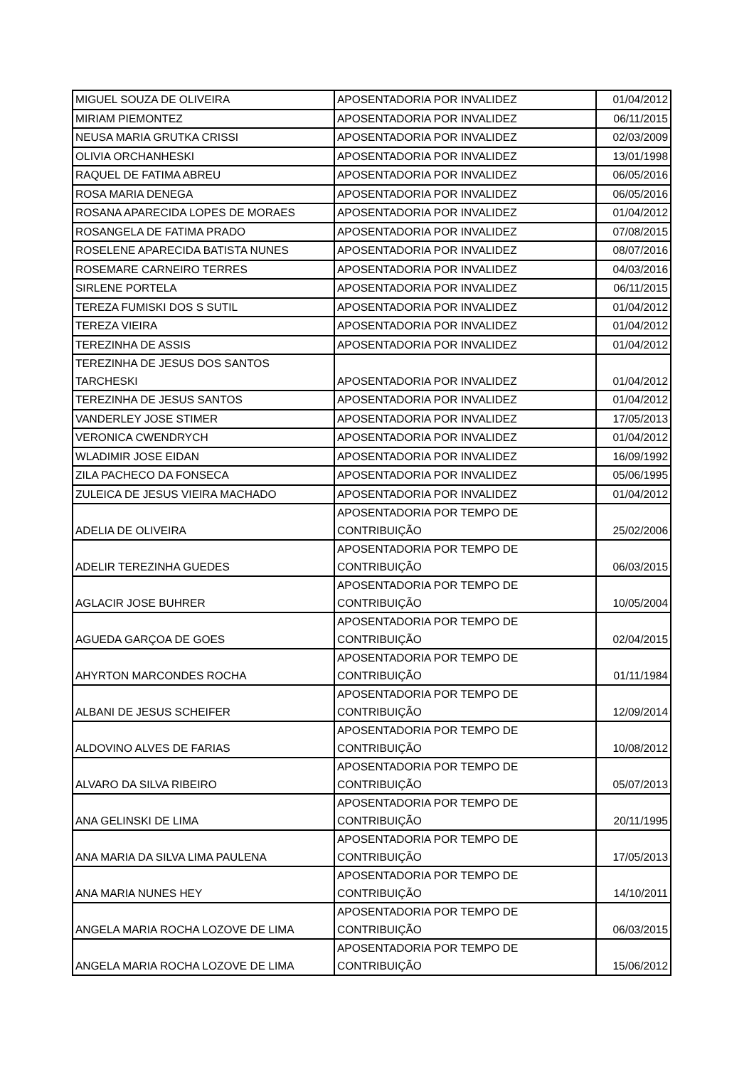| MIGUEL SOUZA DE OLIVEIRA | APOSENTADORIA POR INVALIDEZ | 01/04/2012 |
| MIRIAM PIEMONTEZ | APOSENTADORIA POR INVALIDEZ | 06/11/2015 |
| NEUSA MARIA GRUTKA CRISSI | APOSENTADORIA POR INVALIDEZ | 02/03/2009 |
| OLIVIA ORCHANHESKI | APOSENTADORIA POR INVALIDEZ | 13/01/1998 |
| RAQUEL DE FATIMA ABREU | APOSENTADORIA POR INVALIDEZ | 06/05/2016 |
| ROSA MARIA DENEGA | APOSENTADORIA POR INVALIDEZ | 06/05/2016 |
| ROSANA APARECIDA LOPES DE MORAES | APOSENTADORIA POR INVALIDEZ | 01/04/2012 |
| ROSANGELA DE FATIMA PRADO | APOSENTADORIA POR INVALIDEZ | 07/08/2015 |
| ROSELENE APARECIDA BATISTA NUNES | APOSENTADORIA POR INVALIDEZ | 08/07/2016 |
| ROSEMARE CARNEIRO TERRES | APOSENTADORIA POR INVALIDEZ | 04/03/2016 |
| SIRLENE PORTELA | APOSENTADORIA POR INVALIDEZ | 06/11/2015 |
| TEREZA FUMISKI DOS S SUTIL | APOSENTADORIA POR INVALIDEZ | 01/04/2012 |
| TEREZA VIEIRA | APOSENTADORIA POR INVALIDEZ | 01/04/2012 |
| TEREZINHA DE ASSIS | APOSENTADORIA POR INVALIDEZ | 01/04/2012 |
| TEREZINHA DE JESUS DOS SANTOS TARCHESKI | APOSENTADORIA POR INVALIDEZ | 01/04/2012 |
| TEREZINHA DE JESUS SANTOS | APOSENTADORIA POR INVALIDEZ | 01/04/2012 |
| VANDERLEY JOSE STIMER | APOSENTADORIA POR INVALIDEZ | 17/05/2013 |
| VERONICA CWENDRYCH | APOSENTADORIA POR INVALIDEZ | 01/04/2012 |
| WLADIMIR JOSE EIDAN | APOSENTADORIA POR INVALIDEZ | 16/09/1992 |
| ZILA PACHECO DA FONSECA | APOSENTADORIA POR INVALIDEZ | 05/06/1995 |
| ZULEICA DE JESUS VIEIRA MACHADO | APOSENTADORIA POR INVALIDEZ | 01/04/2012 |
| ADELIA DE OLIVEIRA | APOSENTADORIA POR TEMPO DE CONTRIBUIÇÃO | 25/02/2006 |
| ADELIR TEREZINHA GUEDES | APOSENTADORIA POR TEMPO DE CONTRIBUIÇÃO | 06/03/2015 |
| AGLACIR JOSE BUHRER | APOSENTADORIA POR TEMPO DE CONTRIBUIÇÃO | 10/05/2004 |
| AGUEDA GARÇOA DE GOES | APOSENTADORIA POR TEMPO DE CONTRIBUIÇÃO | 02/04/2015 |
| AHYRTON MARCONDES ROCHA | APOSENTADORIA POR TEMPO DE CONTRIBUIÇÃO | 01/11/1984 |
| ALBANI DE JESUS SCHEIFER | APOSENTADORIA POR TEMPO DE CONTRIBUIÇÃO | 12/09/2014 |
| ALDOVINO ALVES DE FARIAS | APOSENTADORIA POR TEMPO DE CONTRIBUIÇÃO | 10/08/2012 |
| ALVARO DA SILVA RIBEIRO | APOSENTADORIA POR TEMPO DE CONTRIBUIÇÃO | 05/07/2013 |
| ANA GELINSKI DE LIMA | APOSENTADORIA POR TEMPO DE CONTRIBUIÇÃO | 20/11/1995 |
| ANA MARIA DA SILVA LIMA PAULENA | APOSENTADORIA POR TEMPO DE CONTRIBUIÇÃO | 17/05/2013 |
| ANA MARIA NUNES HEY | APOSENTADORIA POR TEMPO DE CONTRIBUIÇÃO | 14/10/2011 |
| ANGELA MARIA ROCHA LOZOVE DE LIMA | APOSENTADORIA POR TEMPO DE CONTRIBUIÇÃO | 06/03/2015 |
| ANGELA MARIA ROCHA LOZOVE DE LIMA | APOSENTADORIA POR TEMPO DE CONTRIBUIÇÃO | 15/06/2012 |